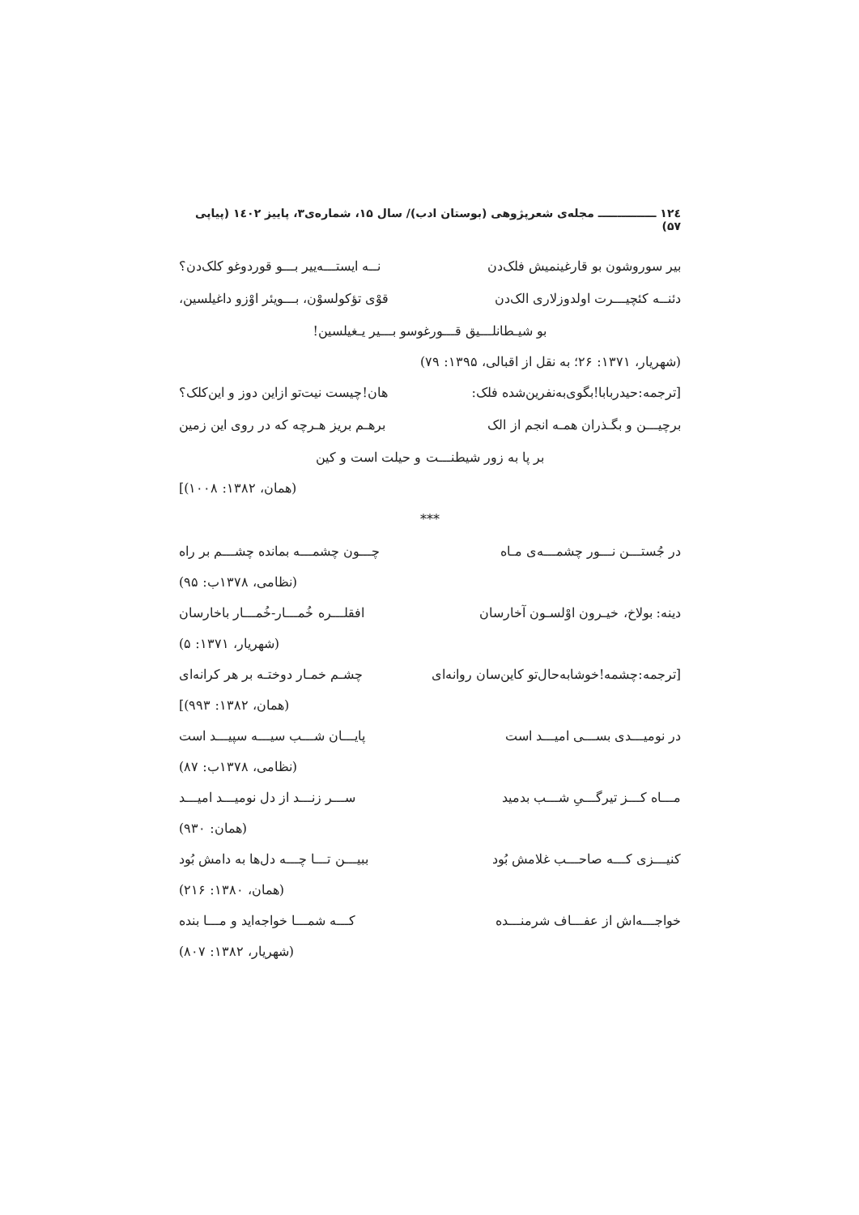۱۲٤ ـــــــــــــــ مجله‌ی شعرپژوهی (بوستان ادب)/ سال ۱۵، شماره‌ی۳، پاییز ۱٤۰۲ (پیاپی ۵۷)
بیر سوروشون بو قارغینمیش فلک‌دن نــه ایستـــه‌ییر بـــو قوردوغو کلک‌دن؟
دئنــه کئچیـــرت اولدوزلاری الک‌دن قوْی تؤکولسوْن، بـــویئر اوْزو داغیلسین،
بو شیـطانلـــیق قـــورغوسو بـــیر یـغیلسین!
(شهریار، ۱۳۷۱: ۲۶؛ به نقل از اقبالی، ۱۳۹۵: ۷۹)
[ترجمه:حیدربابا!بگوی‌به‌نفرین‌شده فلک: هان!چیست نیت‌تو ازاین دوز و این‌کلک؟
برچیـــن و بگـذران همـه انجم از الک برهـم بریز هـرچه که در روی این زمین
بر پا به زور شیطنـــت و حیلت است و کین
(همان، ۱۳۸۲: ۱۰۰۸)]
***
در جُستـــن نـــور چشمـــه‌ی مـاه چـــون چشمـــه بمانده چشـــم بر راه
(نظامی، ۱۳۷۸ب: ۹۵)
دینه: بولاخ، خیـرون اوْلسـون آخارسان افقلـــره خُمـــار-خُمـــار باخارسان
(شهریار، ۱۳۷۱: ۵)
[ترجمه:چشمه!خوشابه‌حال‌تو کاین‌سان روانه‌ای چشـم خمـار دوختـه بر هر کرانه‌ای
(همان، ۱۳۸۲: ۹۹۳)]
در نومیـــدی بســـی امیـــد است پایـــان شـــب سیـــه سپیـــد است
(نظامی، ۱۳۷۸ب: ۸۷)
مـــاه کـــز تیرگـــیِ شـــب بدمید ســـر زنـــد از دل نومیـــد امیـــد
(همان: ۹۳۰)
کنیـــزی کـــه صاحـــب غلامش بُود ببیـــن تـــا چـــه دل‌ها به دامش بُود
(همان، ۱۳۸۰: ۲۱۶)
خواجـــه‌اش از عفـــاف شرمنـــده کـــه شمـــا خواجه‌اید و مـــا بنده
(شهریار، ۱۳۸۲: ۸۰۷)